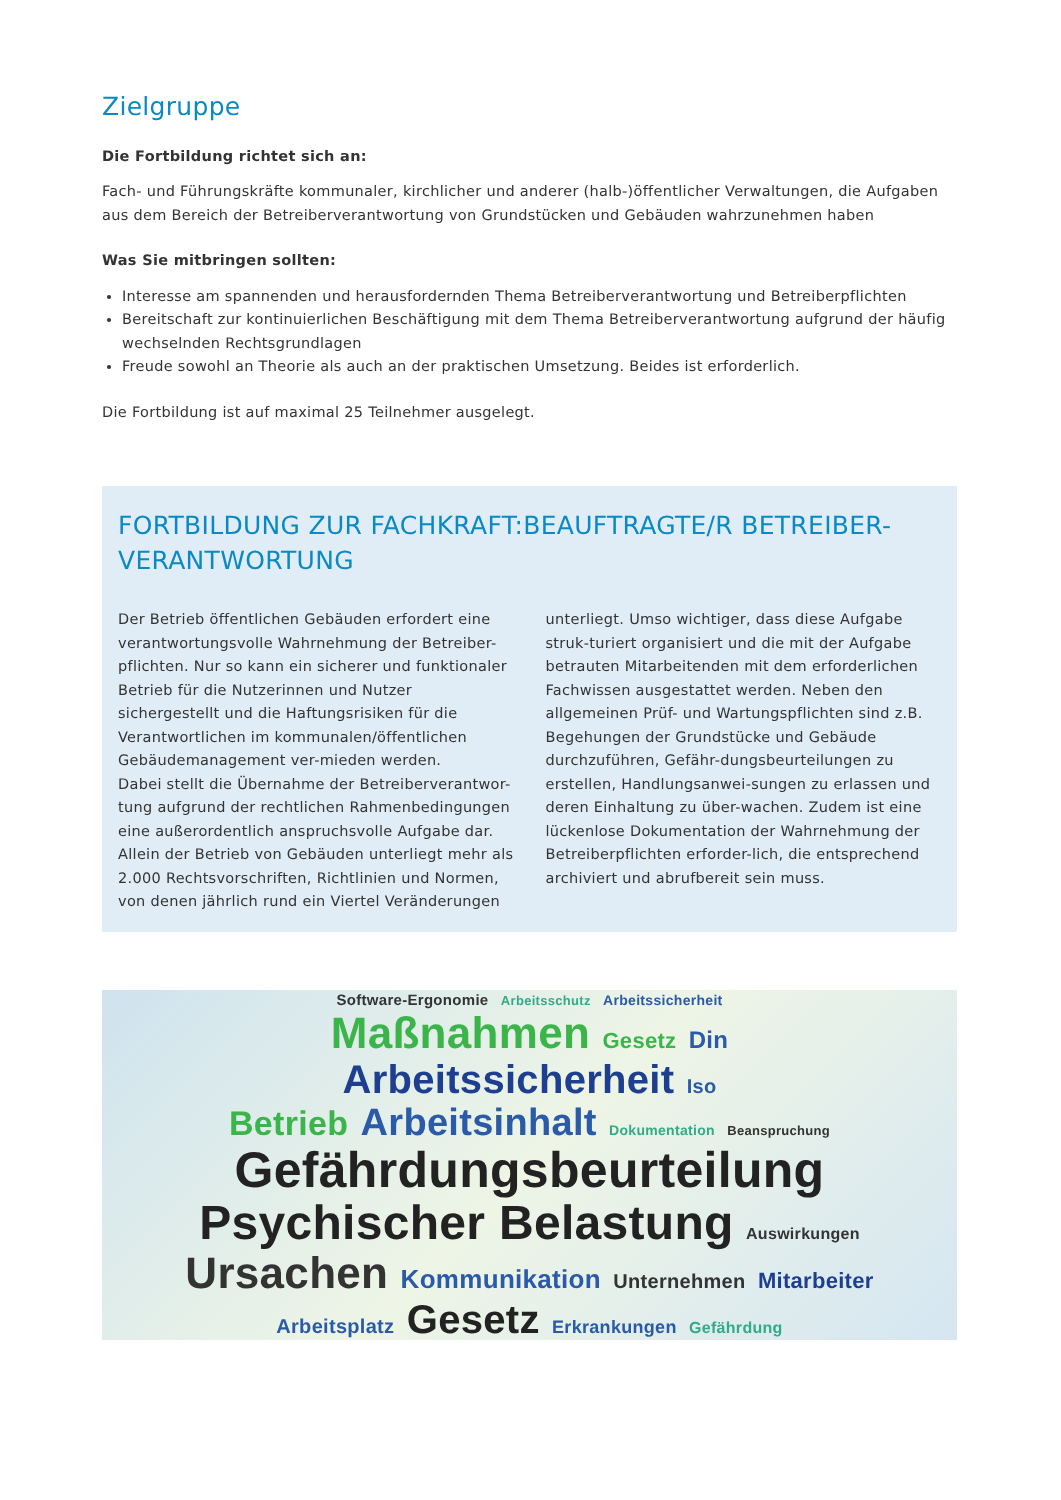Zielgruppe
Die Fortbildung richtet sich an:
Fach- und Führungskräfte kommunaler, kirchlicher und anderer (halb-)öffentlicher Verwaltungen, die Aufgaben aus dem Bereich der Betreiberverantwortung von Grundstücken und Gebäuden wahrzunehmen haben
Was Sie mitbringen sollten:
Interesse am spannenden und herausfordernden Thema Betreiberverantwortung und Betreiberpflichten
Bereitschaft zur kontinuierlichen Beschäftigung mit dem Thema Betreiberverantwortung aufgrund der häufig wechselnden Rechtsgrundlagen
Freude sowohl an Theorie als auch an der praktischen Umsetzung. Beides ist erforderlich.
Die Fortbildung ist auf maximal 25 Teilnehmer ausgelegt.
FORTBILDUNG ZUR FACHKRAFT:BEAUFTRAGTE/R BETREIBER-VERANTWORTUNG
Der Betrieb öffentlichen Gebäuden erfordert eine verantwortungsvolle Wahrnehmung der Betreiber-pflichten. Nur so kann ein sicherer und funktionaler Betrieb für die Nutzerinnen und Nutzer sichergestellt und die Haftungsrisiken für die Verantwortlichen im kommunalen/öffentlichen Gebäudemanagement ver-mieden werden.
Dabei stellt die Übernahme der Betreiberverantwor-tung aufgrund der rechtlichen Rahmenbedingungen eine außerordentlich anspruchsvolle Aufgabe dar. Allein der Betrieb von Gebäuden unterliegt mehr als 2.000 Rechtsvorschriften, Richtlinien und Normen, von denen jährlich rund ein Viertel Veränderungen unterliegt. Umso wichtiger, dass diese Aufgabe struk-turiert organisiert und die mit der Aufgabe betrauten Mitarbeitenden mit dem erforderlichen Fachwissen ausgestattet werden. Neben den allgemeinen Prüf- und Wartungspflichten sind z.B. Begehungen der Grundstücke und Gebäude durchzuführen, Gefähr-dungsbeurteilungen zu erstellen, Handlungsanwei-sungen zu erlassen und deren Einhaltung zu über-wachen. Zudem ist eine lückenlose Dokumentation der Wahrnehmung der Betreiberpflichten erforder-lich, die entsprechend archiviert und abrufbereit sein muss.
Software-Ergonomie Arbeitsschutz Arbeitssicherheit
Maßnahmen Gesetz Din
Arbeitssicherheit Iso
Betrieb Arbeitsinhalt Dokumentation Beanspruchung
Gefährdungsbeurteilung
Psychischer Belastung Auswirkungen
Ursachen Kommunikation Unternehmen Mitarbeiter
Arbeitsplatz Gesetz Erkrankungen Gefährdung